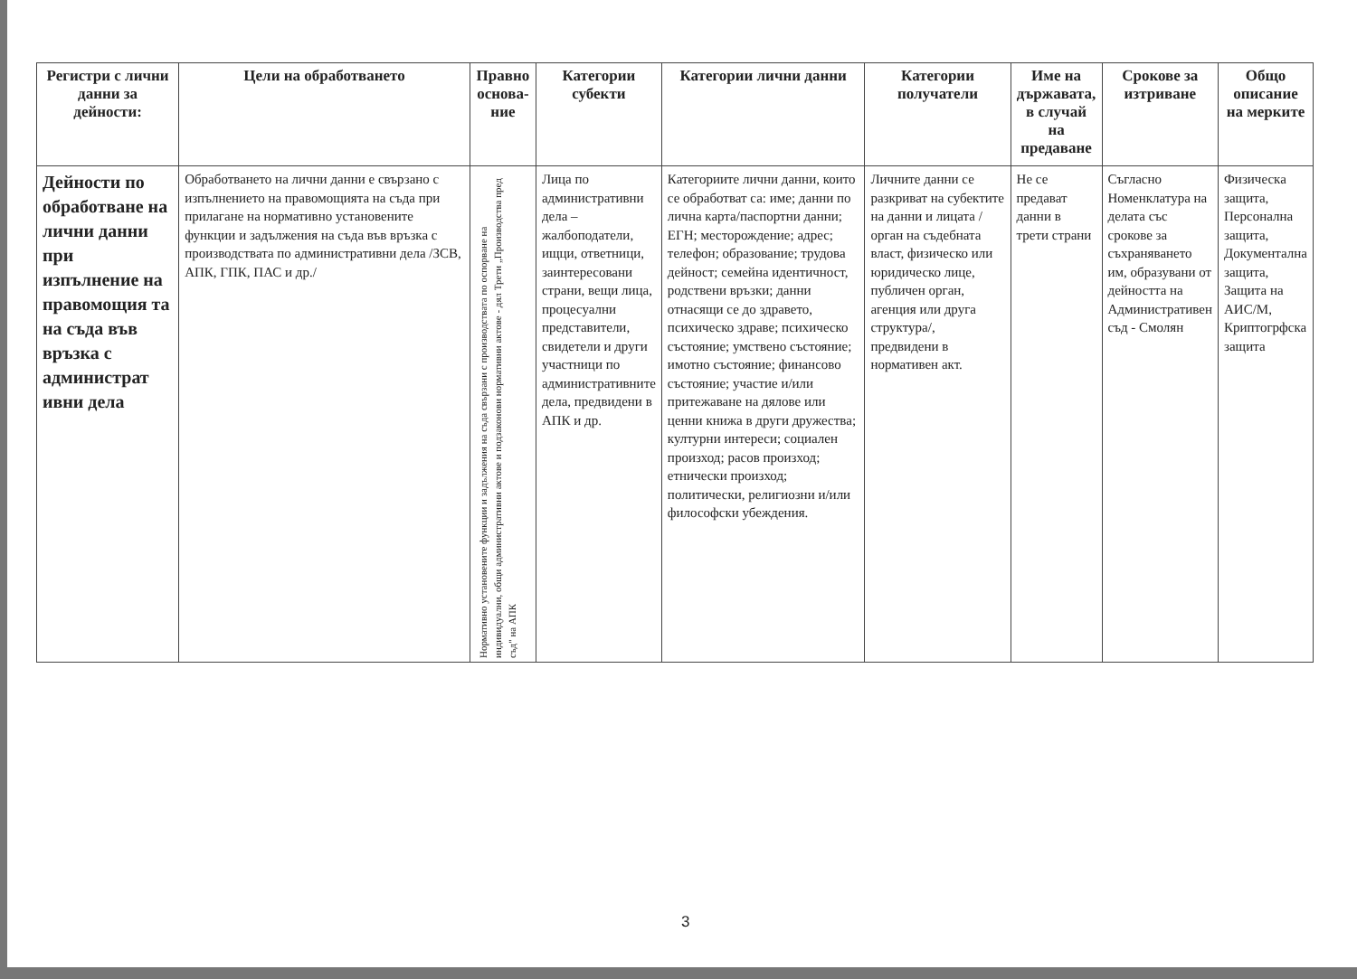| Регистри с лични данни за дейности: | Цели на обработването | Правно основа-ние | Категории субекти | Категории лични данни | Категории получатели | Име на държавата, в случай на предаване | Срокове за изтриване | Общо описание на мерките |
| --- | --- | --- | --- | --- | --- | --- | --- | --- |
| Дейности по обработване на лични данни при изпълнение на правомощия та на съда във връзка с администрат ивни дела | Обработването на лични данни е свързано с изпълнението на правомощията на съда при прилагане на нормативно установените функции и задължения на съда във връзка с производствата по административни дела /ЗСВ, АПК, ГПК, ПАС и др./ | Нормативно установените функции и задължения на съда свързани с производствата по оспорване на индивидуални, общи административни актове и подзаконови нормативни актове - дял Трети „Производства пред съд" на АПК | Лица по административни дела – жалбоподатели, ищци, ответници, заинтересовани страни, вещи лица, процесуални представители, свидетели и други участници по административните дела, предвидени в АПК и др. | Категориите лични данни, които се обработват са: име; данни по лична карта/паспортни данни; ЕГН; месторождение; адрес; телефон; образование; трудова дейност; семейна идентичност, родствени връзки; данни отнасящи се до здравето, психическо здраве; психическо състояние; умствено състояние; имотно състояние; финансово състояние; участие и/или притежаване на дялове или ценни книжа в други дружества; културни интереси; социален произход; расов произход; етнически произход; политически, религиозни и/или философски убеждения. | Личните данни се разкриват на субектите на данни и лицата /орган на съдебната власт, физическо или юридическо лице, публичен орган, агенция или друга структура/, предвидени в нормативен акт. | Не се предават данни в трети страни | Съгласно Номенклатура на делата със срокове за съхраняването им, образувани от дейността на Административен съд - Смолян | Физическа защита, Персонална защита, Документална защита, Защита на АИС/М, Криптогрфска защита |
3